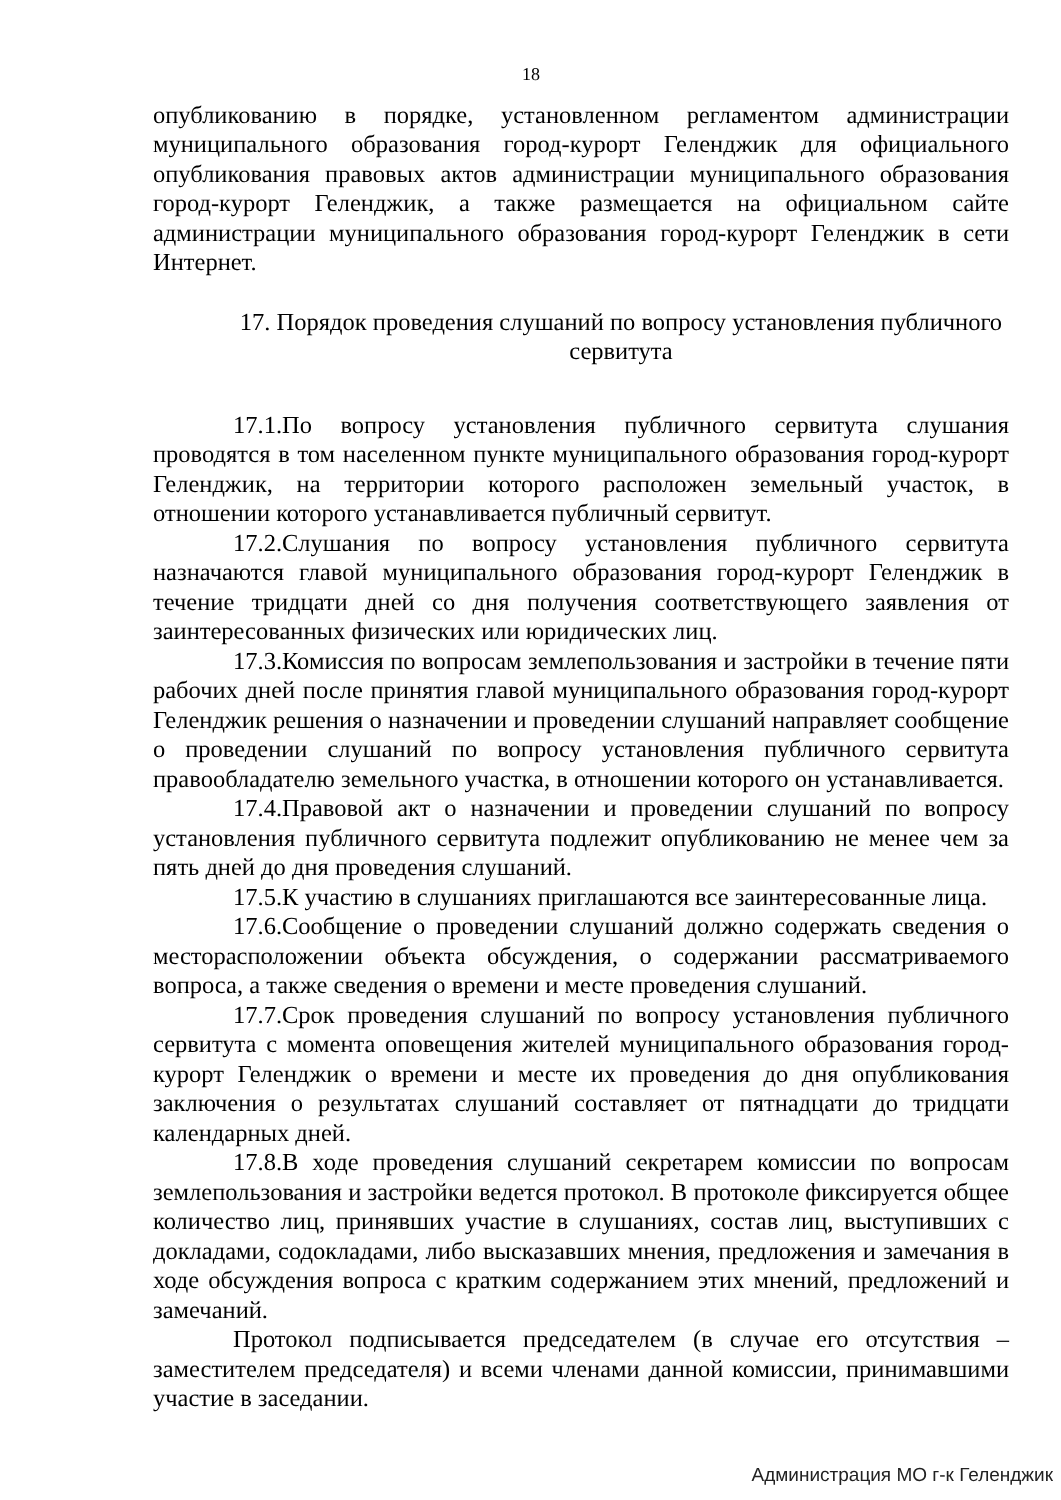18
опубликованию в порядке, установленном регламентом администрации муниципального образования город-курорт Геленджик для официального опубликования правовых актов администрации муниципального образования город-курорт Геленджик, а также размещается на официальном сайте администрации муниципального образования город-курорт Геленджик в сети Интернет.
17. Порядок проведения слушаний по вопросу установления публичного сервитута
17.1.По вопросу установления публичного сервитута слушания проводятся в том населенном пункте муниципального образования город-курорт Геленджик, на территории которого расположен земельный участок, в отношении которого устанавливается публичный сервитут.
17.2.Слушания по вопросу установления публичного сервитута назначаются главой муниципального образования город-курорт Геленджик в течение тридцати дней со дня получения соответствующего заявления от заинтересованных физических или юридических лиц.
17.3.Комиссия по вопросам землепользования и застройки в течение пяти рабочих дней после принятия главой муниципального образования город-курорт Геленджик решения о назначении и проведении слушаний направляет сообщение о проведении слушаний по вопросу установления публичного сервитута правообладателю земельного участка, в отношении которого он устанавливается.
17.4.Правовой акт о назначении и проведении слушаний по вопросу установления публичного сервитута подлежит опубликованию не менее чем за пять дней до дня проведения слушаний.
17.5.К участию в слушаниях приглашаются все заинтересованные лица.
17.6.Сообщение о проведении слушаний должно содержать сведения о месторасположении объекта обсуждения, о содержании рассматриваемого вопроса, а также сведения о времени и месте проведения слушаний.
17.7.Срок проведения слушаний по вопросу установления публичного сервитута с момента оповещения жителей муниципального образования город-курорт Геленджик о времени и месте их проведения до дня опубликования заключения о результатах слушаний составляет от пятнадцати до тридцати календарных дней.
17.8.В ходе проведения слушаний секретарем комиссии по вопросам землепользования и застройки ведется протокол. В протоколе фиксируется общее количество лиц, принявших участие в слушаниях, состав лиц, выступивших с докладами, содокладами, либо высказавших мнения, предложения и замечания в ходе обсуждения вопроса с кратким содержанием этих мнений, предложений и замечаний.
Протокол подписывается председателем (в случае его отсутствия – заместителем председателя) и всеми членами данной комиссии, принимавшими участие в заседании.
Администрация МО г-к Геленджик